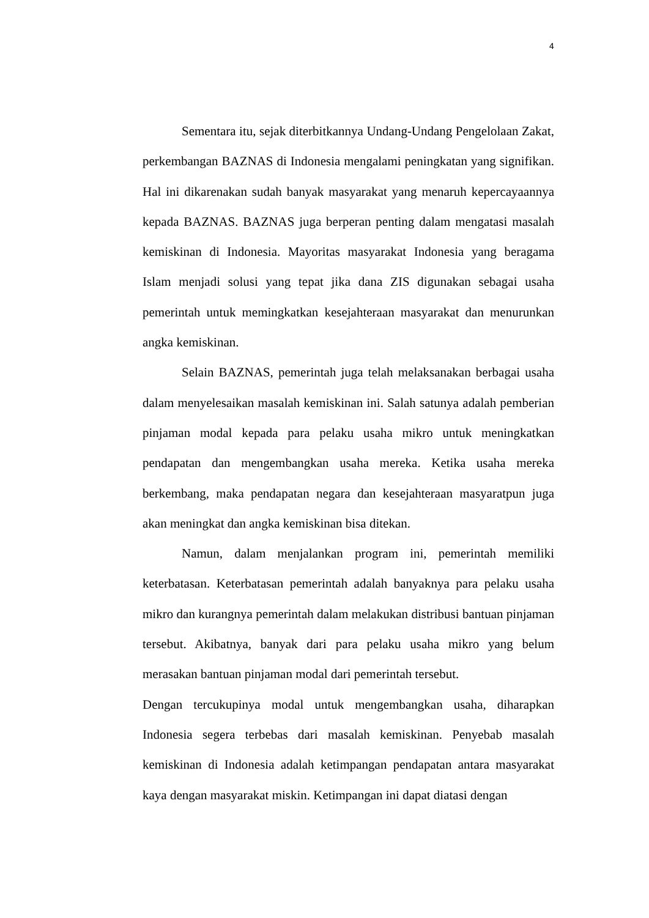4
Sementara itu, sejak diterbitkannya Undang-Undang Pengelolaan Zakat, perkembangan BAZNAS di Indonesia mengalami peningkatan yang signifikan. Hal ini dikarenakan sudah banyak masyarakat yang menaruh kepercayaannya kepada BAZNAS. BAZNAS juga berperan penting dalam mengatasi masalah kemiskinan di Indonesia. Mayoritas masyarakat Indonesia yang beragama Islam menjadi solusi yang tepat jika dana ZIS digunakan sebagai usaha pemerintah untuk memingkatkan kesejahteraan masyarakat dan menurunkan angka kemiskinan.
Selain BAZNAS, pemerintah juga telah melaksanakan berbagai usaha dalam menyelesaikan masalah kemiskinan ini. Salah satunya adalah pemberian pinjaman modal kepada para pelaku usaha mikro untuk meningkatkan pendapatan dan mengembangkan usaha mereka. Ketika usaha mereka berkembang, maka pendapatan negara dan kesejahteraan masyaratpun juga akan meningkat dan angka kemiskinan bisa ditekan.
Namun, dalam menjalankan program ini, pemerintah memiliki keterbatasan. Keterbatasan pemerintah adalah banyaknya para pelaku usaha mikro dan kurangnya pemerintah dalam melakukan distribusi bantuan pinjaman tersebut. Akibatnya, banyak dari para pelaku usaha mikro yang belum merasakan bantuan pinjaman modal dari pemerintah tersebut.
Dengan tercukupinya modal untuk mengembangkan usaha, diharapkan Indonesia segera terbebas dari masalah kemiskinan. Penyebab masalah kemiskinan di Indonesia adalah ketimpangan pendapatan antara masyarakat kaya dengan masyarakat miskin. Ketimpangan ini dapat diatasi dengan